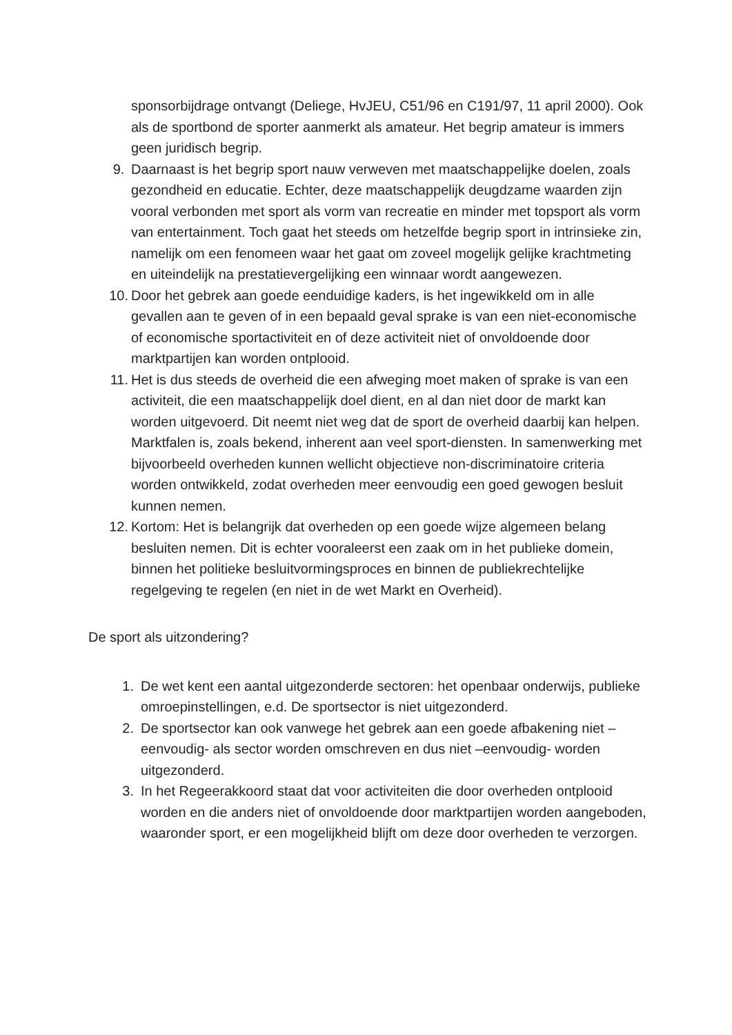sponsorbijdrage ontvangt (Deliege, HvJEU, C51/96 en C191/97, 11 april 2000). Ook als de sportbond de sporter aanmerkt als amateur. Het begrip amateur is immers geen juridisch begrip.
9. Daarnaast is het begrip sport nauw verweven met maatschappelijke doelen, zoals gezondheid en educatie. Echter, deze maatschappelijk deugdzame waarden zijn vooral verbonden met sport als vorm van recreatie en minder met topsport als vorm van entertainment. Toch gaat het steeds om hetzelfde begrip sport in intrinsieke zin, namelijk om een fenomeen waar het gaat om zoveel mogelijk gelijke krachtmeting en uiteindelijk na prestatievergelijking een winnaar wordt aangewezen.
10. Door het gebrek aan goede eenduidige kaders, is het ingewikkeld om in alle gevallen aan te geven of in een bepaald geval sprake is van een niet-economische of economische sportactiviteit en of deze activiteit niet of onvoldoende door marktpartijen kan worden ontplooid.
11. Het is dus steeds de overheid die een afweging moet maken of sprake is van een activiteit, die een maatschappelijk doel dient, en al dan niet door de markt kan worden uitgevoerd. Dit neemt niet weg dat de sport de overheid daarbij kan helpen. Marktfalen is, zoals bekend, inherent aan veel sport-diensten. In samenwerking met bijvoorbeeld overheden kunnen wellicht objectieve non-discriminatoire criteria worden ontwikkeld, zodat overheden meer eenvoudig een goed gewogen besluit kunnen nemen.
12. Kortom: Het is belangrijk dat overheden op een goede wijze algemeen belang besluiten nemen. Dit is echter vooraleerst een zaak om in het publieke domein, binnen het politieke besluitvormingsproces en binnen de publiekrechtelijke regelgeving te regelen (en niet in de wet Markt en Overheid).
De sport als uitzondering?
1. De wet kent een aantal uitgezonderde sectoren: het openbaar onderwijs, publieke omroepinstellingen, e.d. De sportsector is niet uitgezonderd.
2. De sportsector kan ook vanwege het gebrek aan een goede afbakening niet –eenvoudig- als sector worden omschreven en dus niet –eenvoudig- worden uitgezonderd.
3. In het Regeerakkoord staat dat voor activiteiten die door overheden ontplooid worden en die anders niet of onvoldoende door marktpartijen worden aangeboden, waaronder sport, er een mogelijkheid blijft om deze door overheden te verzorgen.